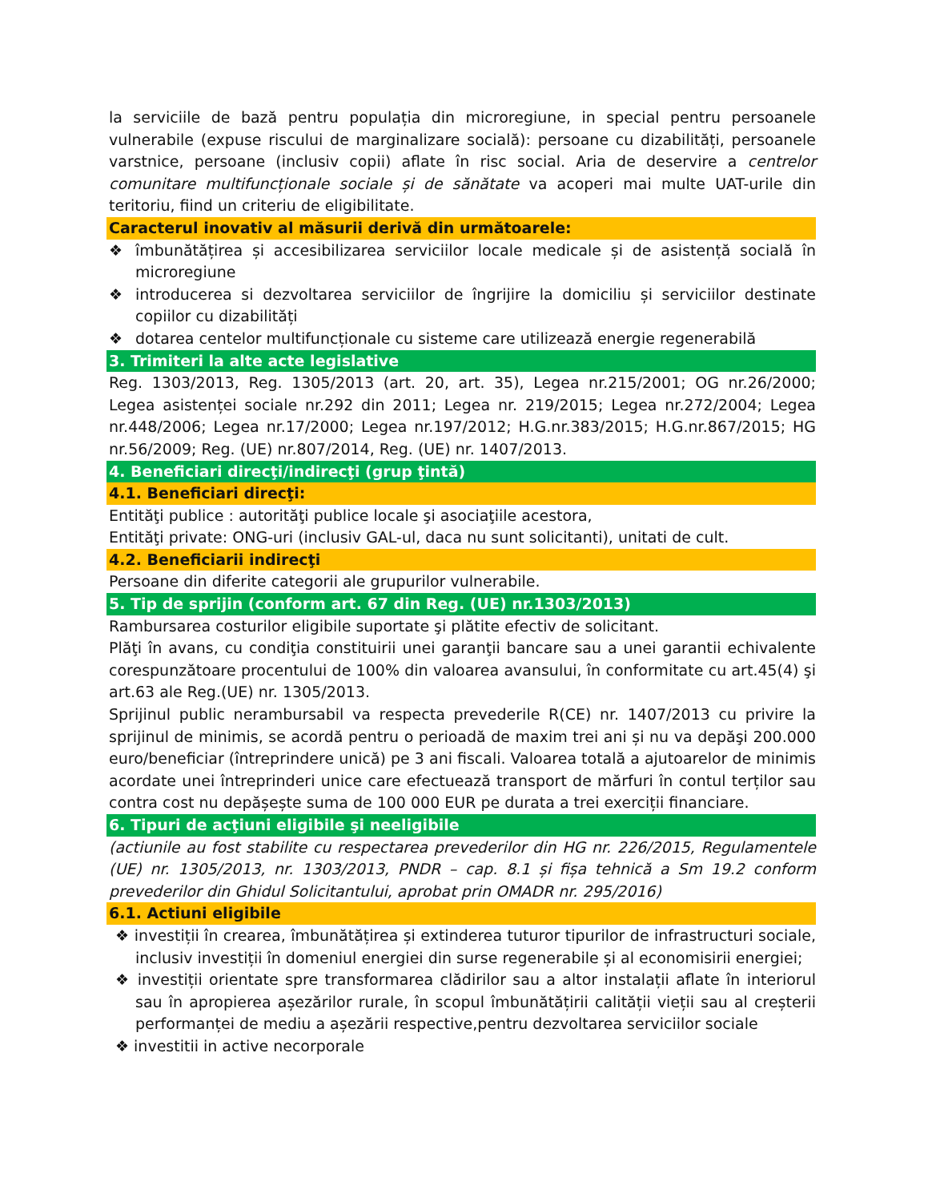la serviciile de bază pentru populația din microregiune, in special pentru persoanele vulnerabile (expuse riscului de marginalizare socială): persoane cu dizabilități, persoanele varstnice, persoane (inclusiv copii) aflate în risc social. Aria de deservire a centrelor comunitare multifuncționale sociale și de sănătate va acoperi mai multe UAT-urile din teritoriu, fiind un criteriu de eligibilitate.
Caracterul inovativ al măsurii derivă din următoarele:
❖ îmbunătățirea și accesibilizarea serviciilor locale medicale și de asistență socială în microregiune
❖ introducerea si dezvoltarea serviciilor de îngrijire la domiciliu și serviciilor destinate copiilor cu dizabilități
❖ dotarea centelor multifuncționale cu sisteme care utilizează energie regenerabilă
3. Trimiteri la alte acte legislative
Reg. 1303/2013, Reg. 1305/2013 (art. 20, art. 35), Legea nr.215/2001; OG nr.26/2000; Legea asistenței sociale nr.292 din 2011; Legea nr. 219/2015; Legea nr.272/2004; Legea nr.448/2006; Legea nr.17/2000; Legea nr.197/2012; H.G.nr.383/2015; H.G.nr.867/2015; HG nr.56/2009; Reg. (UE) nr.807/2014, Reg. (UE) nr. 1407/2013.
4. Beneficiari direcţi/indirecţi (grup ţintă)
4.1. Beneficiari direcţi:
Entităţi publice : autorităţi publice locale şi asociaţiile acestora,
Entităţi private: ONG-uri (inclusiv GAL-ul, daca nu sunt solicitanti), unitati de cult.
4.2. Beneficiarii indirecţi
Persoane din diferite categorii ale grupurilor vulnerabile.
5. Tip de sprijin (conform art. 67 din Reg. (UE) nr.1303/2013)
Rambursarea costurilor eligibile suportate şi plătite efectiv de solicitant.
Plăţi în avans, cu condiţia constituirii unei garanţii bancare sau a unei garantii echivalente corespunzătoare procentului de 100% din valoarea avansului, în conformitate cu art.45(4) şi art.63 ale Reg.(UE) nr. 1305/2013.
Sprijinul public nerambursabil va respecta prevederile R(CE) nr. 1407/2013 cu privire la sprijinul de minimis, se acordă pentru o perioadă de maxim trei ani și nu va depăşi 200.000 euro/beneficiar (întreprindere unică) pe 3 ani fiscali. Valoarea totală a ajutoarelor de minimis acordate unei întreprinderi unice care efectuează transport de mărfuri în contul terților sau contra cost nu depășește suma de 100 000 EUR pe durata a trei exerciții financiare.
6. Tipuri de acţiuni eligibile şi neeligibile
(actiunile au fost stabilite cu respectarea prevederilor din HG nr. 226/2015, Regulamentele (UE) nr. 1305/2013, nr. 1303/2013, PNDR – cap. 8.1 și fișa tehnică a Sm 19.2 conform prevederilor din Ghidul Solicitantului, aprobat prin OMADR nr. 295/2016)
6.1. Actiuni eligibile
❖ investiții în crearea, îmbunătățirea și extinderea tuturor tipurilor de infrastructuri sociale, inclusiv investiții în domeniul energiei din surse regenerabile și al economisirii energiei;
❖ investiții orientate spre transformarea clădirilor sau a altor instalații aflate în interiorul sau în apropierea așezărilor rurale, în scopul îmbunătățirii calității vieții sau al creșterii performanței de mediu a așezării respective,pentru dezvoltarea serviciilor sociale
❖ investitii in active necorporale